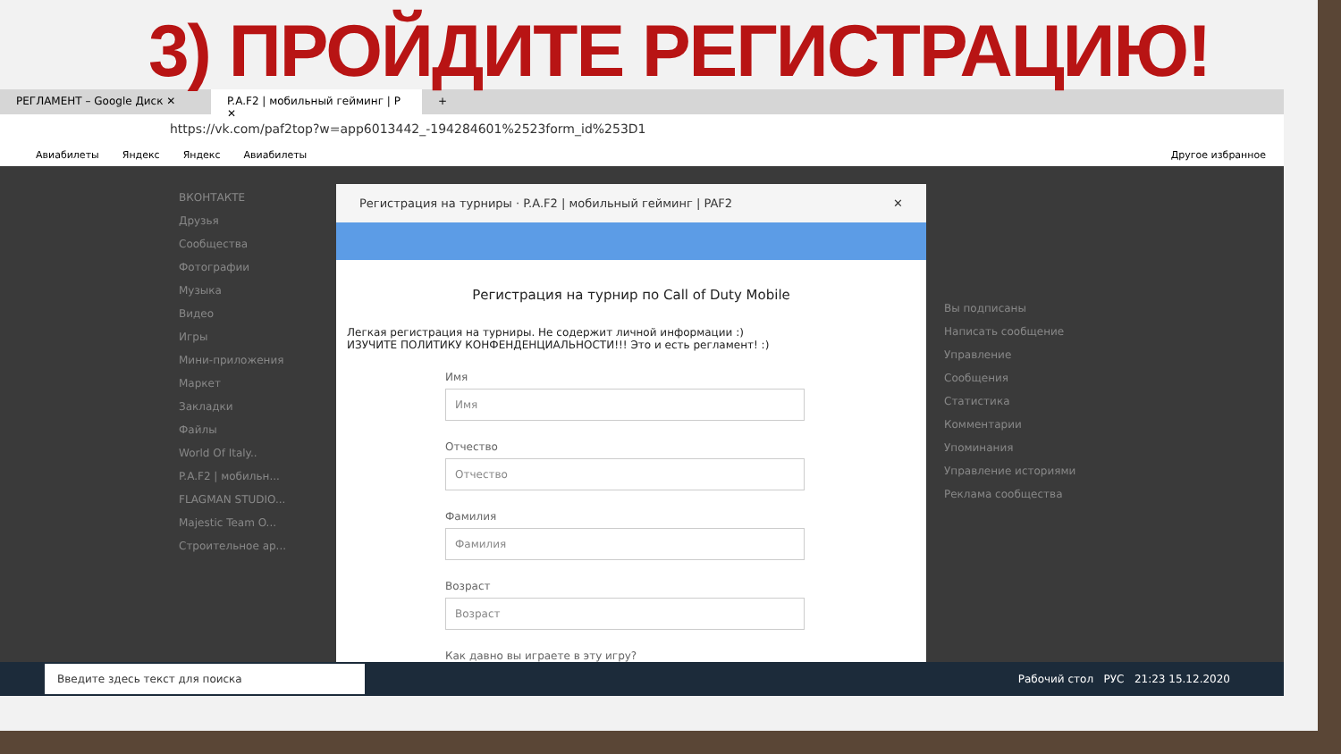3) ПРОЙДИТЕ РЕГИСТРАЦИЮ!
РЕГЛАМЕНТ – Google Диск ✕ P.A.F2 | мобильный гейминг | P ✕
+
https://vk.com/paf2top?w=app6013442_-194284601%2523form_id%253D1
Авиабилеты Яндекс Яндекс Авиабилеты Другое избранное
ВКОНТАКТЕ
Друзья
Сообщества
Фотографии
Музыка
Видео
Игры
Мини-приложения
Маркет
Закладки
Файлы
World Of Italy..
P.A.F2 | мобильн...
FLAGMAN STUDIO...
Majestic Team O...
Строительное ар...
Регистрация на турниры · P.A.F2 | мобильный гейминг | PAF2 ✕
Регистрация на турнир по Call of Duty Mobile
Легкая регистрация на турниры. Не содержит личной информации :)
ИЗУЧИТЕ ПОЛИТИКУ КОНФЕНДЕНЦИАЛЬНОСТИ!!! Это и есть регламент! :)
Имя
Имя
Отчество
Отчество
Фамилия
Фамилия
Возраст
Возраст
Как давно вы играете в эту игру?
Вы подписаны
Написать сообщение
Управление
Сообщения
Статистика
Комментарии
Упоминания
Управление историями
Реклама сообщества
Введите здесь текст для поиска
Рабочий стол РУС 21:23 15.12.2020